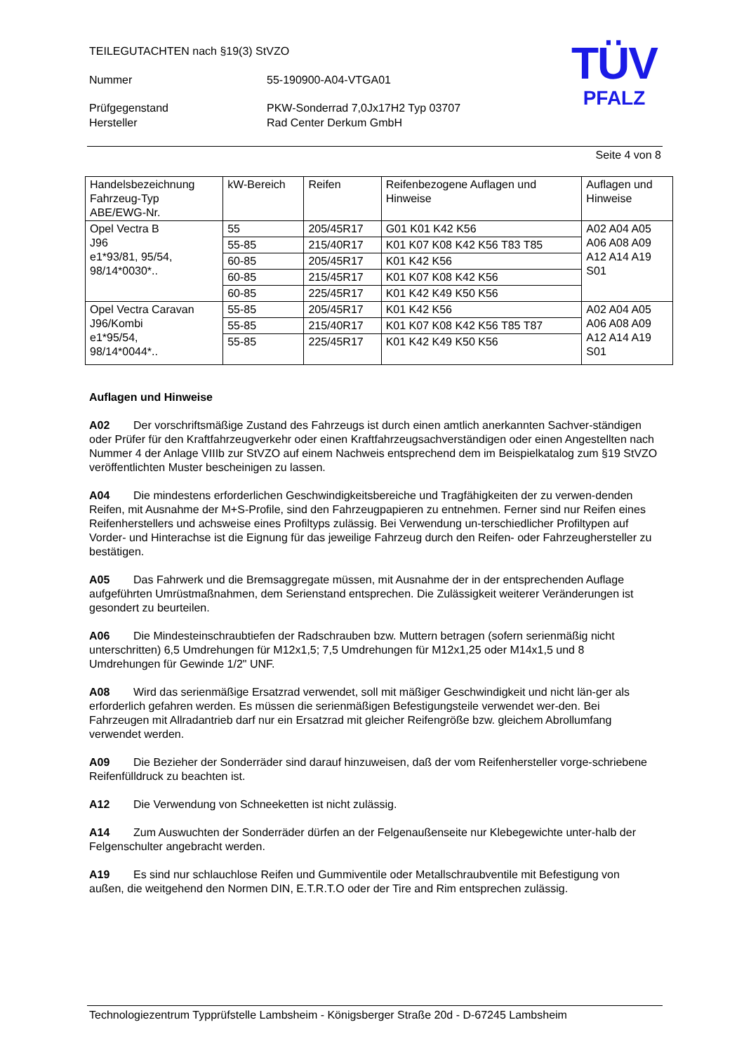TEILEGUTACHTEN nach §19(3) StVZO
Nummer 55-190900-A04-VTGA01
Prüfgegenstand PKW-Sonderrad 7,0Jx17H2 Typ 03707
Hersteller Rad Center Derkum GmbH
TÜV
PFALZ
Seite 4 von 8
| Handelsbezeichnung Fahrzeug-Typ ABE/EWG-Nr. | kW-Bereich | Reifen | Reifenbezogene Auflagen und Hinweise | Auflagen und Hinweise |
| --- | --- | --- | --- | --- |
| Opel Vectra B J96 e1*93/81, 95/54, 98/14*0030*.. | 55 | 205/45R17 | G01 K01 K42 K56 | A02 A04 A05 A06 A08 A09 A12 A14 A19 S01 |
| | 55-85 | 215/40R17 | K01 K07 K08 K42 K56 T83 T85 | |
| | 60-85 | 205/45R17 | K01 K42 K56 | |
| | 60-85 | 215/45R17 | K01 K07 K08 K42 K56 | |
| | 60-85 | 225/45R17 | K01 K42 K49 K50 K56 | |
| Opel Vectra Caravan J96/Kombi e1*95/54, 98/14*0044*.. | 55-85 | 205/45R17 | K01 K42 K56 | A02 A04 A05 A06 A08 A09 A12 A14 A19 S01 |
| | 55-85 | 215/40R17 | K01 K07 K08 K42 K56 T85 T87 | |
| | 55-85 | 225/45R17 | K01 K42 K49 K50 K56 | |
Auflagen und Hinweise
A02 Der vorschriftsmäßige Zustand des Fahrzeugs ist durch einen amtlich anerkannten Sachver-ständigen oder Prüfer für den Kraftfahrzeugverkehr oder einen Kraftfahrzeugsachverständigen oder einen Angestellten nach Nummer 4 der Anlage VIIIb zur StVZO auf einem Nachweis entsprechend dem im Beispielkatalog zum §19 StVZO veröffentlichten Muster bescheinigen zu lassen.
A04 Die mindestens erforderlichen Geschwindigkeitsbereiche und Tragfähigkeiten der zu verwen-denden Reifen, mit Ausnahme der M+S-Profile, sind den Fahrzeugpapieren zu entnehmen. Ferner sind nur Reifen eines Reifenherstellers und achsweise eines Profiltyps zulässig. Bei Verwendung un-terschiedlicher Profiltypen auf Vorder- und Hinterachse ist die Eignung für das jeweilige Fahrzeug durch den Reifen- oder Fahrzeughersteller zu bestätigen.
A05 Das Fahrwerk und die Bremsaggregate müssen, mit Ausnahme der in der entsprechenden Auflage aufgeführten Umrüstmaßnahmen, dem Serienstand entsprechen. Die Zulässigkeit weiterer Veränderungen ist gesondert zu beurteilen.
A06 Die Mindesteinschraubtiefen der Radschrauben bzw. Muttern betragen (sofern serienmäßig nicht unterschritten) 6,5 Umdrehungen für M12x1,5; 7,5 Umdrehungen für M12x1,25 oder M14x1,5 und 8 Umdrehungen für Gewinde 1/2" UNF.
A08 Wird das serienmäßige Ersatzrad verwendet, soll mit mäßiger Geschwindigkeit und nicht län-ger als erforderlich gefahren werden. Es müssen die serienmäßigen Befestigungsteile verwendet wer-den. Bei Fahrzeugen mit Allradantrieb darf nur ein Ersatzrad mit gleicher Reifengröße bzw. gleichem Abrollumfang verwendet werden.
A09 Die Bezieher der Sonderräder sind darauf hinzuweisen, daß der vom Reifenhersteller vorge-schriebene Reifenfülldruck zu beachten ist.
A12 Die Verwendung von Schneeketten ist nicht zulässig.
A14 Zum Auswuchten der Sonderräder dürfen an der Felgenaußenseite nur Klebegewichte unter-halb der Felgenschulter angebracht werden.
A19 Es sind nur schlauchlose Reifen und Gummiventile oder Metallschraubventile mit Befestigung von außen, die weitgehend den Normen DIN, E.T.R.T.O oder der Tire and Rim entsprechen zulässig.
Technologiezentrum Typprüfstelle Lambsheim - Königsberger Straße 20d - D-67245 Lambsheim